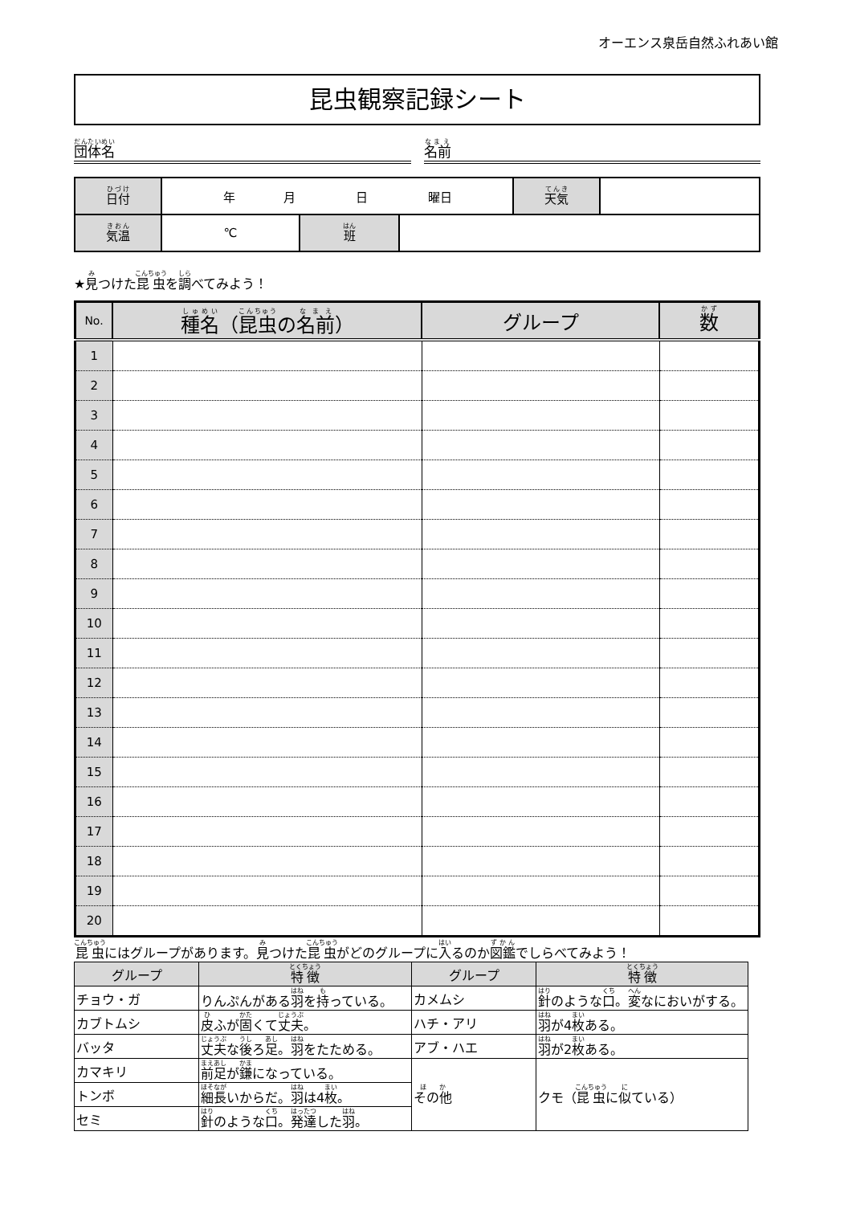オーエンス泉岳自然ふれあい館
昆虫観察記録シート
団体名
名前
| 日付 | 年 月 日 曜日 | | | 天気 | |
| 気温 | ℃ | 班 | | | |
★見つけた昆虫を調べてみよう！
| No. | 種名 （ 昆虫 の 名前 ） | グループ | 数 |
| --- | --- | --- | --- |
| 1 | | | |
| 2 | | | |
| 3 | | | |
| 4 | | | |
| 5 | | | |
| 6 | | | |
| 7 | | | |
| 8 | | | |
| 9 | | | |
| 10 | | | |
| 11 | | | |
| 12 | | | |
| 13 | | | |
| 14 | | | |
| 15 | | | |
| 16 | | | |
| 17 | | | |
| 18 | | | |
| 19 | | | |
| 20 | | | |
昆虫にはグループがあります。見つけた昆虫がどのグループに入るのか図鑑でしらべてみよう！
| グループ | 特徴 | グループ | 特徴 |
| --- | --- | --- | --- |
| チョウ・ガ | りんぷんがある 羽 を 持 っている。 | カメムシ | 針 のような 口 。 変 なにおいがする。 |
| カブトムシ | 皮 ふが 固 くて 丈夫 。 | ハチ・アリ | 羽 が4 枚 ある。 |
| バッタ | 丈夫 な 後 ろ 足 。 羽 をたためる。 | アブ・ハエ | 羽 が2 枚 ある。 |
| カマキリ | 前足 が 鎌 になっている。 | その他 | クモ（ 昆虫 に 似 ている） |
| トンボ | 細長 いからだ。 羽 は4 枚 。 | | |
| セミ | 針 のような 口 。 発達 した 羽 。 | | |